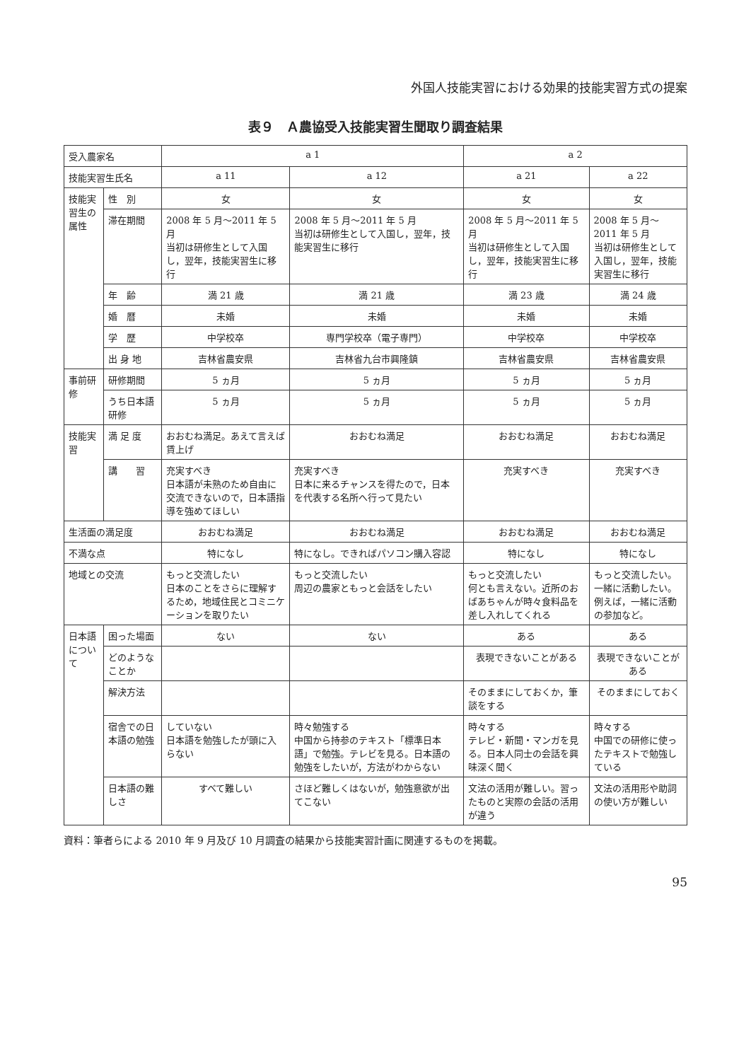外国人技能実習における効果的技能実習方式の提案
表９　Ａ農協受入技能実習生聞取り調査結果
| 受入農家名 | | a 1 | | a 2 | |
| --- | --- | --- | --- | --- | --- |
| 技能実習生氏名 | | a 11 | a 12 | a 21 | a 22 |
| 技能実習生の属性 | 性 別 | 女 | 女 | 女 | 女 |
| | 滞在期間 | 2008 年 5 月～2011 年 5 月 当初は研修生として入国し，翌年，技能実習生に移行 | 2008 年 5 月～2011 年 5 月 当初は研修生として入国し，翌年，技能実習生に移行 | 2008 年 5 月～2011 年 5 月 当初は研修生として入国し，翌年，技能実習生に移行 | 2008 年 5 月～2011 年 5 月 当初は研修生として入国し，翌年，技能実習生に移行 |
| | 年 齢 | 満 21 歳 | 満 21 歳 | 満 23 歳 | 満 24 歳 |
| | 婚 暦 | 未婚 | 未婚 | 未婚 | 未婚 |
| | 学 歴 | 中学校卒 | 専門学校卒（電子専門） | 中学校卒 | 中学校卒 |
| | 出 身 地 | 吉林省農安県 | 吉林省九台市興隆鎮 | 吉林省農安県 | 吉林省農安県 |
| 事前研修 | 研修期間 | 5 ヵ月 | 5 ヵ月 | 5 ヵ月 | 5 ヵ月 |
| | うち日本語研修 | 5 ヵ月 | 5 ヵ月 | 5 ヵ月 | 5 ヵ月 |
| 技能実習 | 満 足 度 | おおむね満足。あえて言えば賃上げ | おおむね満足 | おおむね満足 | おおむね満足 |
| | 講 習 | 充実すべき 日本語が未熟のため自由に交流できないので，日本語指導を強めてほしい | 充実すべき 日本に来るチャンスを得たので，日本を代表する名所へ行って見たい | 充実すべき | 充実すべき |
| 生活面の満足度 | | おおむね満足 | おおむね満足 | おおむね満足 | おおむね満足 |
| 不満な点 | | 特になし | 特になし。できればパソコン購入容認 | 特になし | 特になし |
| 地域との交流 | | もっと交流したい 日本のことをさらに理解するため，地域住民とコミニケーションを取りたい | もっと交流したい 周辺の農家ともっと会話をしたい | もっと交流したい 何とも言えない。近所のおばあちゃんが時々食料品を差し入れしてくれる | もっと交流したい。 一緒に活動したい。例えば，一緒に活動の参加など。 |
| 日本語について | 困った場面 | ない | ない | ある | ある |
| | どのようなことか | | | 表現できないことがある | 表現できないことがある |
| | 解決方法 | | | そのままにしておくか，筆談をする | そのままにしておく |
| | 宿舎での日本語の勉強 | していない 日本語を勉強したが頭に入らない | 時々勉強する 中国から持参のテキスト「標準日本語」で勉強。テレビを見る。日本語の勉強をしたいが，方法がわからない | 時々する テレビ・新聞・マンガを見る。日本人同士の会話を興味深く聞く | 時々する 中国での研修に使ったテキストで勉強している |
| | 日本語の難しさ | すべて難しい | さほど難しくはないが，勉強意欲が出てこない | 文法の活用が難しい。習ったものと実際の会話の活用が違う | 文法の活用形や助詞の使い方が難しい |
資料：筆者らによる 2010 年 9 月及び 10 月調査の結果から技能実習計画に関連するものを掲載。
95